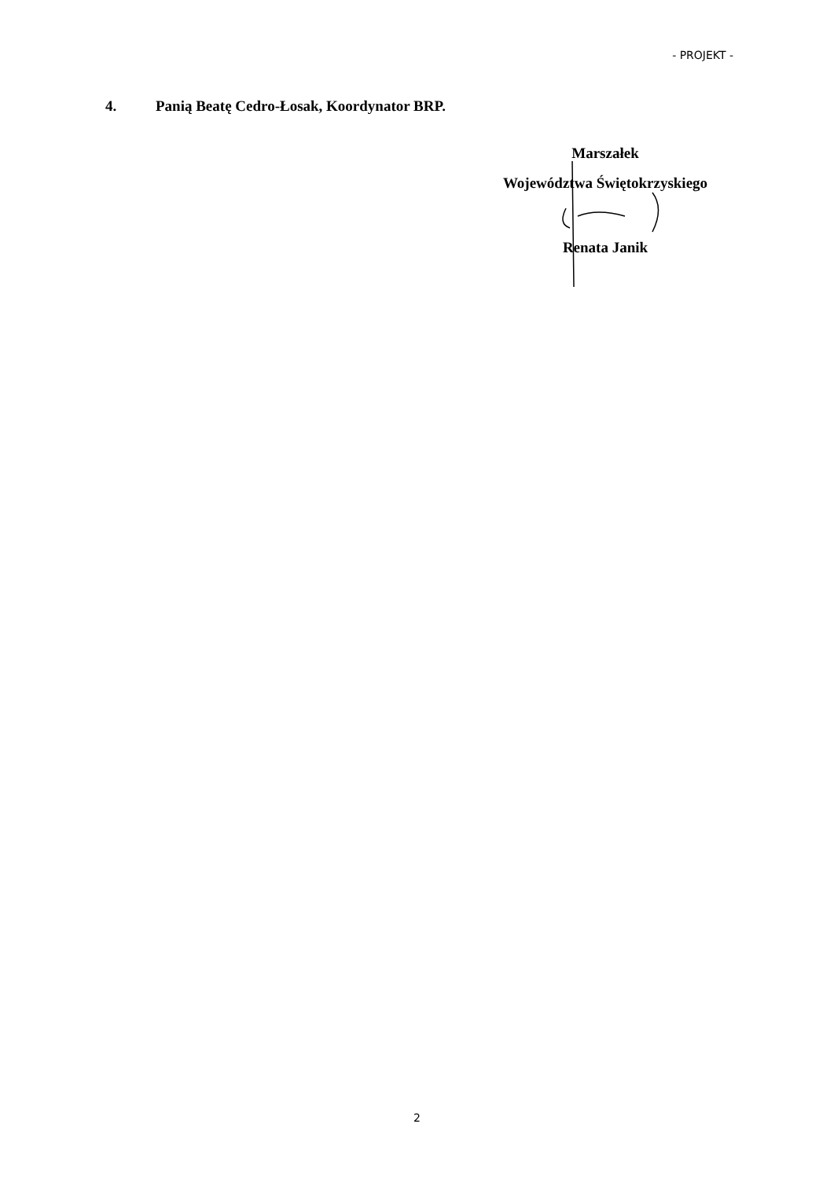- PROJEKT -
4. Panią Beatę Cedro-Łosak, Koordynator BRP.
Marszałek
Województwa Świętokrzyskiego
Renata Janik
2